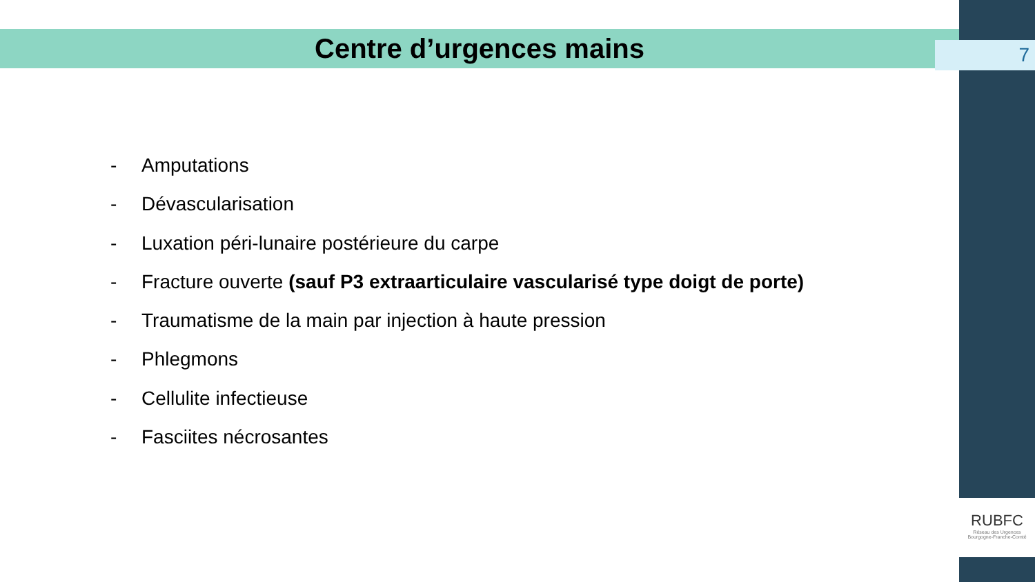Centre d’urgences mains 7
- Amputations
- Dévascularisation
- Luxation péri-lunaire postérieure du carpe
- Fracture ouverte (sauf P3 extraarticulaire vascularisé type doigt de porte)
- Traumatisme de la main par injection à haute pression
- Phlegmons
- Cellulite infectieuse
- Fasciites nécrosantes
RUBFC
Réseau des Urgences
Bourgogne-Franche-Comté